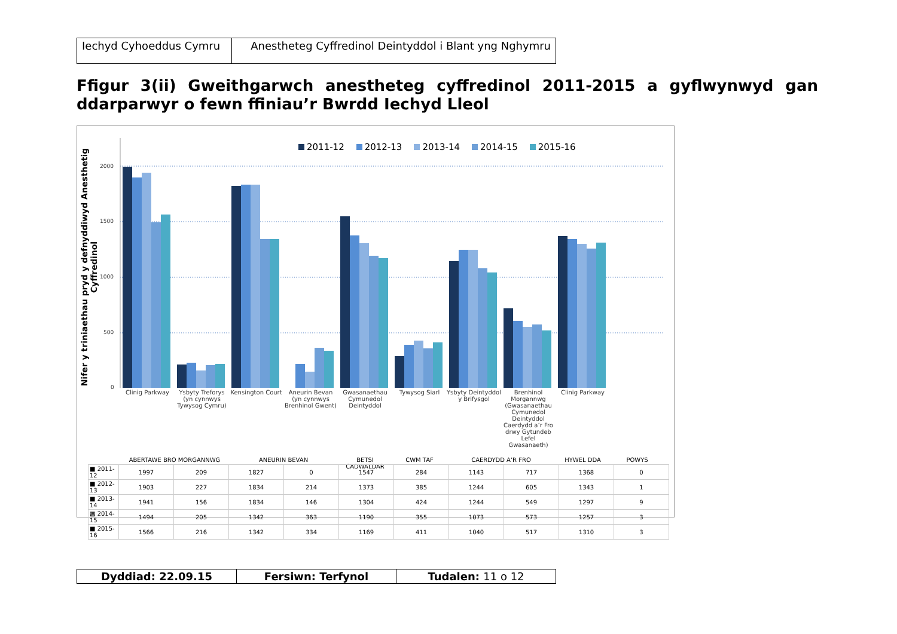| Iechyd Cyhoeddus Cymru | Anestheteg Cyffredinol Deintyddol i Blant yng Nghymru |
Ffigur 3(ii) Gweithgarwch anestheteg cyffredinol 2011-2015 a gyflwynwyd gan ddarparwyr o fewn ffiniau’r Bwrdd Iechyd Lleol
Nifer y triniaethau pryd y defnyddiwyd Anesthetig Cyffredinol
2011-12 2012-13 2013-14 2014-15 2015-16
2000
1500
1000
500
0
Clinig Parkway Ysbyty Treforys (yn cynnwys Tywysog Cymru)
Kensington Court Aneurin Bevan (yn cynnwys Brenhinol Gwent)
Gwasanaethau Cymunedol Deintyddol
Tywysog Siarl Ysbyty Deintyddol y Brifysgol Brenhinol Morgannwg (Gwasanaethau Cymunedol Deintyddol Caerdydd a’r Fro drwy Gytundeb Lefel Gwasanaeth)
Clinig Parkway
ABERTAWE BRO MORGANNWG ANEURIN BEVAN BETSI CADWALDAR CWM TAF CAERDYDD A’R FRO HYWEL DDA POWYS
| ■ 2011-12 | 1997 | 209 | 1827 | 0 | 1547 | 284 | 1143 | 717 | 1368 | 0 |
| ■ 2012-13 | 1903 | 227 | 1834 | 214 | 1373 | 385 | 1244 | 605 | 1343 | 1 |
| ■ 2013-14 | 1941 | 156 | 1834 | 146 | 1304 | 424 | 1244 | 549 | 1297 | 9 |
| ▩ 2014-15 | 1494 | 205 | 1342 | 363 | 1190 | 355 | 1073 | 573 | 1257 | 3 |
| ■ 2015-16 | 1566 | 216 | 1342 | 334 | 1169 | 411 | 1040 | 517 | 1310 | 3 |
| Dyddiad: 22.09.15 | Fersiwn: Terfynol | Tudalen: 11 o 12 |